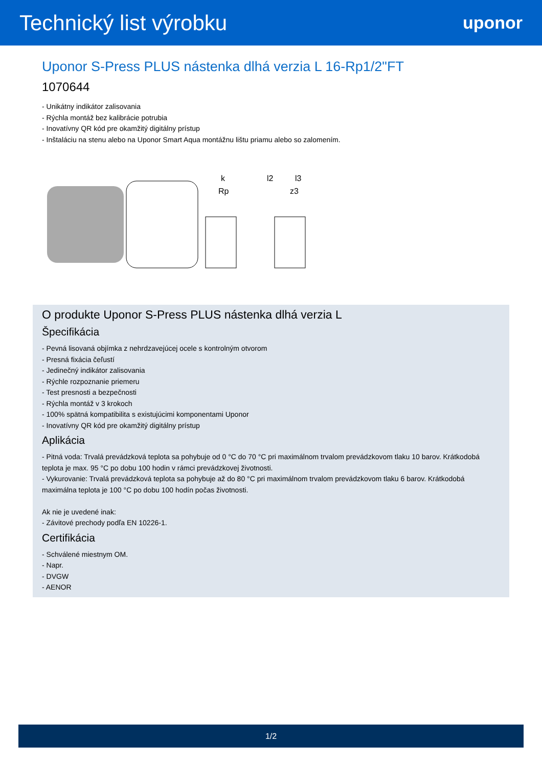Technický list výrobku
uponor
Uponor S-Press PLUS nástenka dlhá verzia L 16-Rp1/2"FT
1070644
- Unikátny indikátor zalisovania
- Rýchla montáž bez kalibrácie potrubia
- Inovatívny QR kód pre okamžitý digitálny prístup
- Inštaláciu na stenu alebo na Uponor Smart Aqua montážnu lištu priamu alebo so zalomením.
k
Rp
l2
l3
z3
O produkte Uponor S-Press PLUS nástenka dlhá verzia L
Špecifikácia
- Pevná lisovaná objímka z nehrdzavejúcej ocele s kontrolným otvorom
- Presná fixácia čeľustí
- Jedinečný indikátor zalisovania
- Rýchle rozpoznanie priemeru
- Test presnosti a bezpečnosti
- Rýchla montáž v 3 krokoch
- 100% spätná kompatibilita s existujúcimi komponentami Uponor
- Inovatívny QR kód pre okamžitý digitálny prístup
Aplikácia
- Pitná voda: Trvalá prevádzková teplota sa pohybuje od 0 °C do 70 °C pri maximálnom trvalom prevádzkovom tlaku 10 barov. Krátkodobá teplota je max. 95 °C po dobu 100 hodin v rámci prevádzkovej životnosti.
- Vykurovanie: Trvalá prevádzková teplota sa pohybuje až do 80 °C pri maximálnom trvalom prevádzkovom tlaku 6 barov. Krátkodobá maximálna teplota je 100 °C po dobu 100 hodín počas životnosti.
Ak nie je uvedené inak:
- Závitové prechody podľa EN 10226-1.
Certifikácia
- Schválené miestnym OM.
- Napr.
- DVGW
- AENOR
1/2